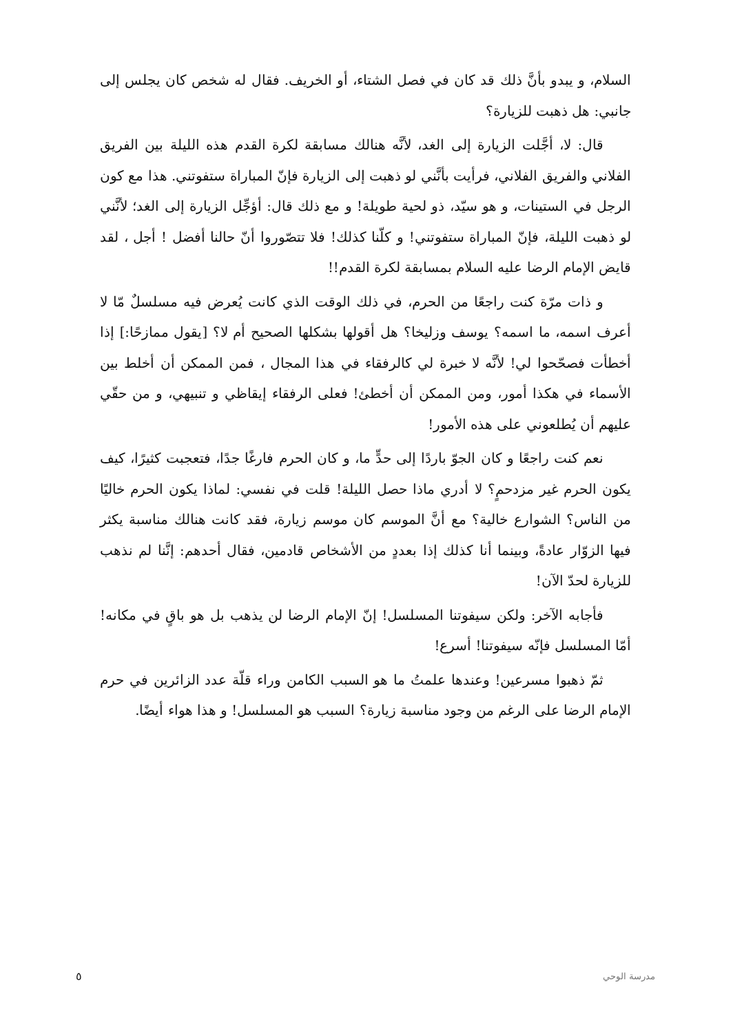السلام، و يبدو بأنَّ ذلك قد كان في فصل الشتاء، أو الخريف. فقال له شخص كان يجلس إلى جانبي: هل ذهبت للزيارة؟
قال: لا، أجَّلت الزيارة إلى الغد، لأنَّه هنالك مسابقة لكرة القدم هذه الليلة بين الفريق الفلاني والفريق الفلاني، فرأيت بأنَّني لو ذهبت إلى الزيارة فإنّ المباراة ستفوتني. هذا مع كون الرجل في الستينات، و هو سيّد، ذو لحية طويلة! و مع ذلك قال: أؤجِّل الزيارة إلى الغد؛ لأنَّني لو ذهبت الليلة، فإنّ المباراة ستفوتني! و كلّنا كذلك! فلا تتصّوروا أنّ حالنا أفضل ! أجل ، لقد قايض الإمام الرضا عليه السلام بمسابقة لكرة القدم!!
و ذات مرّة كنت راجعًا من الحرم، في ذلك الوقت الذي كانت يُعرض فيه مسلسلٌ مّا لا أعرف اسمه، ما اسمه؟ يوسف وزليخا؟ هل أقولها بشكلها الصحيح أم لا؟ [يقول ممازحًا:] إذا أخطأت فصحّحوا لي! لأنَّه لا خبرة لي كالرفقاء في هذا المجال ، فمن الممكن أن أخلط بين الأسماء في هكذا أمور، ومن الممكن أن أخطئ! فعلى الرفقاء إيقاظي و تنبيهي، و من حقّي عليهم أن يُطلعوني على هذه الأمور!
نعم كنت راجعًا و كان الجوّ باردًا إلى حدٍّ ما، و كان الحرم فارغًا جدًا، فتعجبت كثيرًا، كيف يكون الحرم غير مزدحمٍ؟ لا أدري ماذا حصل الليلة! قلت في نفسي: لماذا يكون الحرم خاليًا من الناس؟ الشوارع خالية؟ مع أنَّ الموسم كان موسم زيارة، فقد كانت هنالك مناسبة يكثر فيها الزوّار عادةً، وبينما أنا كذلك إذا بعددٍ من الأشخاص قادمين، فقال أحدهم: إنَّنا لم نذهب للزيارة لحدّ الآن!
فأجابه الآخر: ولكن سيفوتنا المسلسل! إنّ الإمام الرضا لن يذهب بل هو باقٍ في مكانه! أمّا المسلسل فإنّه سيفوتنا! أسرع!
ثمّ ذهبوا مسرعين! وعندها علمتُ ما هو السبب الكامن وراء قلّة عدد الزائرين في حرم الإمام الرضا على الرغم من وجود مناسبة زيارة؟ السبب هو المسلسل! و هذا هواء أيضًا.
مدرسة الوحي ٥